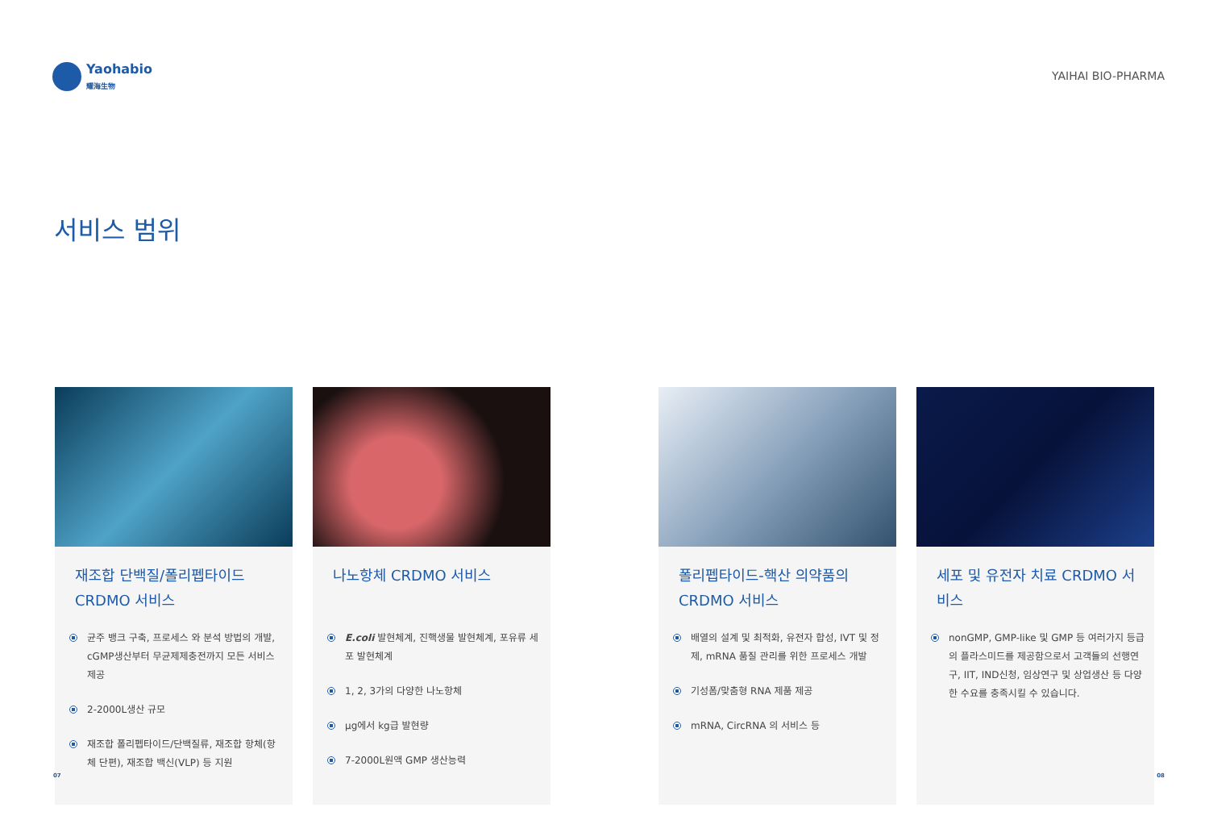Yaohabio
耀海生物
YAIHAI BIO-PHARMA
서비스 범위
재조합 단백질/폴리펩타이드 CRDMO 서비스
균주 뱅크 구축, 프로세스 와 분석 방법의 개발, cGMP생산부터 무균제제충전까지 모든 서비스 제공
2-2000L생산 규모
재조합 폴리펩타이드/단백질류, 재조합 항체(항체 단편), 재조합 백신(VLP) 등 지원
나노항체 CRDMO 서비스
E.coli 발현체계, 진핵생물 발현체계, 포유류 세포 발현체계
1, 2, 3가의 다양한 나노항체
μg에서 kg급 발현량
7-2000L원액 GMP 생산능력
폴리펩타이드-핵산 의약품의 CRDMO 서비스
배열의 설계 및 최적화, 유전자 합성, IVT 및 정제, mRNA 품질 관리를 위한 프로세스 개발
기성폼/맞춤형 RNA 제품 제공
mRNA, CircRNA 의 서비스 등
세포 및 유전자 치료 CRDMO 서비스
nonGMP, GMP-like 및 GMP 등 여러가지 등급의 플라스미드를 제공함으로서 고객들의 선행연구, IIT, IND신청, 임상연구 및 상업생산 등 다양한 수요를 충족시킬 수 있습니다.
07 08